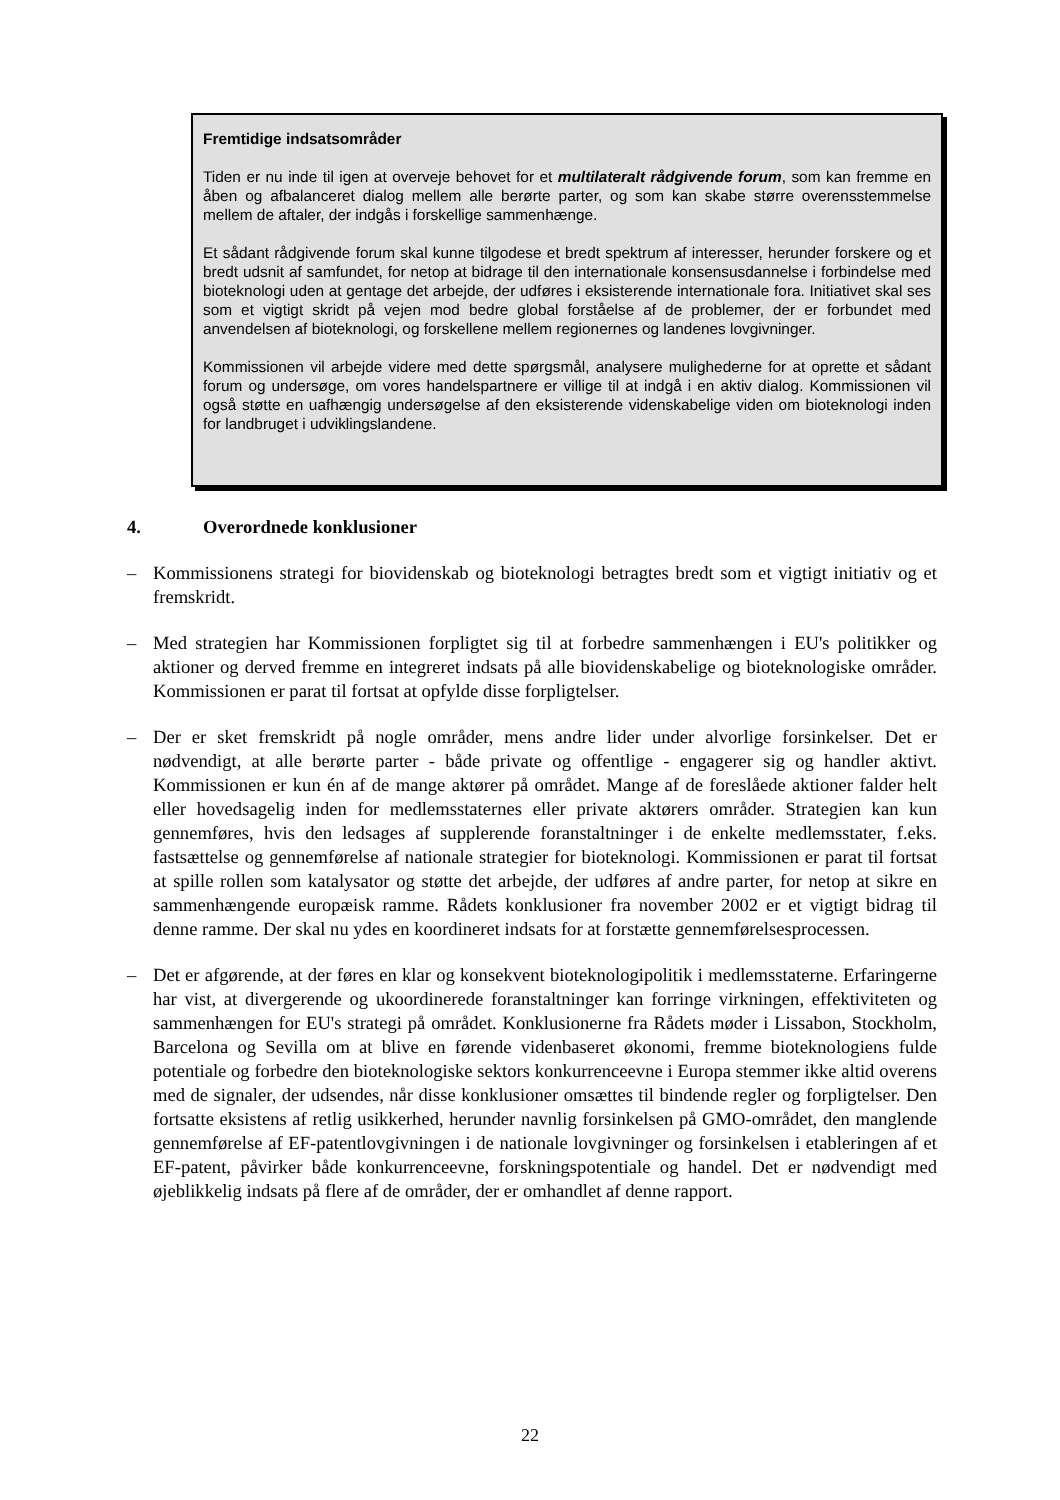Fremtidige indsatsområder
Tiden er nu inde til igen at overveje behovet for et multilateralt rådgivende forum, som kan fremme en åben og afbalanceret dialog mellem alle berørte parter, og som kan skabe større overensstemmelse mellem de aftaler, der indgås i forskellige sammenhænge.
Et sådant rådgivende forum skal kunne tilgodese et bredt spektrum af interesser, herunder forskere og et bredt udsnit af samfundet, for netop at bidrage til den internationale konsensusdannelse i forbindelse med bioteknologi uden at gentage det arbejde, der udføres i eksisterende internationale fora. Initiativet skal ses som et vigtigt skridt på vejen mod bedre global forståelse af de problemer, der er forbundet med anvendelsen af bioteknologi, og forskellene mellem regionernes og landenes lovgivninger.
Kommissionen vil arbejde videre med dette spørgsmål, analysere mulighederne for at oprette et sådant forum og undersøge, om vores handelspartnere er villige til at indgå i en aktiv dialog. Kommissionen vil også støtte en uafhængig undersøgelse af den eksisterende videnskabelige viden om bioteknologi inden for landbruget i udviklingslandene.
4. Overordnede konklusioner
– Kommissionens strategi for biovidenskab og bioteknologi betragtes bredt som et vigtigt initiativ og et fremskridt.
– Med strategien har Kommissionen forpligtet sig til at forbedre sammenhængen i EU's politikker og aktioner og derved fremme en integreret indsats på alle biovidenskabelige og bioteknologiske områder. Kommissionen er parat til fortsat at opfylde disse forpligtelser.
– Der er sket fremskridt på nogle områder, mens andre lider under alvorlige forsinkelser. Det er nødvendigt, at alle berørte parter - både private og offentlige - engagerer sig og handler aktivt. Kommissionen er kun én af de mange aktører på området. Mange af de foreslåede aktioner falder helt eller hovedsagelig inden for medlemsstaternes eller private aktørers områder. Strategien kan kun gennemføres, hvis den ledsages af supplerende foranstaltninger i de enkelte medlemsstater, f.eks. fastsættelse og gennemførelse af nationale strategier for bioteknologi. Kommissionen er parat til fortsat at spille rollen som katalysator og støtte det arbejde, der udføres af andre parter, for netop at sikre en sammenhængende europæisk ramme. Rådets konklusioner fra november 2002 er et vigtigt bidrag til denne ramme. Der skal nu ydes en koordineret indsats for at forstætte gennemførelsesprocessen.
– Det er afgørende, at der føres en klar og konsekvent bioteknologipolitik i medlemsstaterne. Erfaringerne har vist, at divergerende og ukoordinerede foranstaltninger kan forringe virkningen, effektiviteten og sammenhængen for EU's strategi på området. Konklusionerne fra Rådets møder i Lissabon, Stockholm, Barcelona og Sevilla om at blive en førende videnbaseret økonomi, fremme bioteknologiens fulde potentiale og forbedre den bioteknologiske sektors konkurrenceevne i Europa stemmer ikke altid overens med de signaler, der udsendes, når disse konklusioner omsættes til bindende regler og forpligtelser. Den fortsatte eksistens af retlig usikkerhed, herunder navnlig forsinkelsen på GMO-området, den manglende gennemførelse af EF-patentlovgivningen i de nationale lovgivninger og forsinkelsen i etableringen af et EF-patent, påvirker både konkurrenceevne, forskningspotentiale og handel. Det er nødvendigt med øjeblikkelig indsats på flere af de områder, der er omhandlet af denne rapport.
22